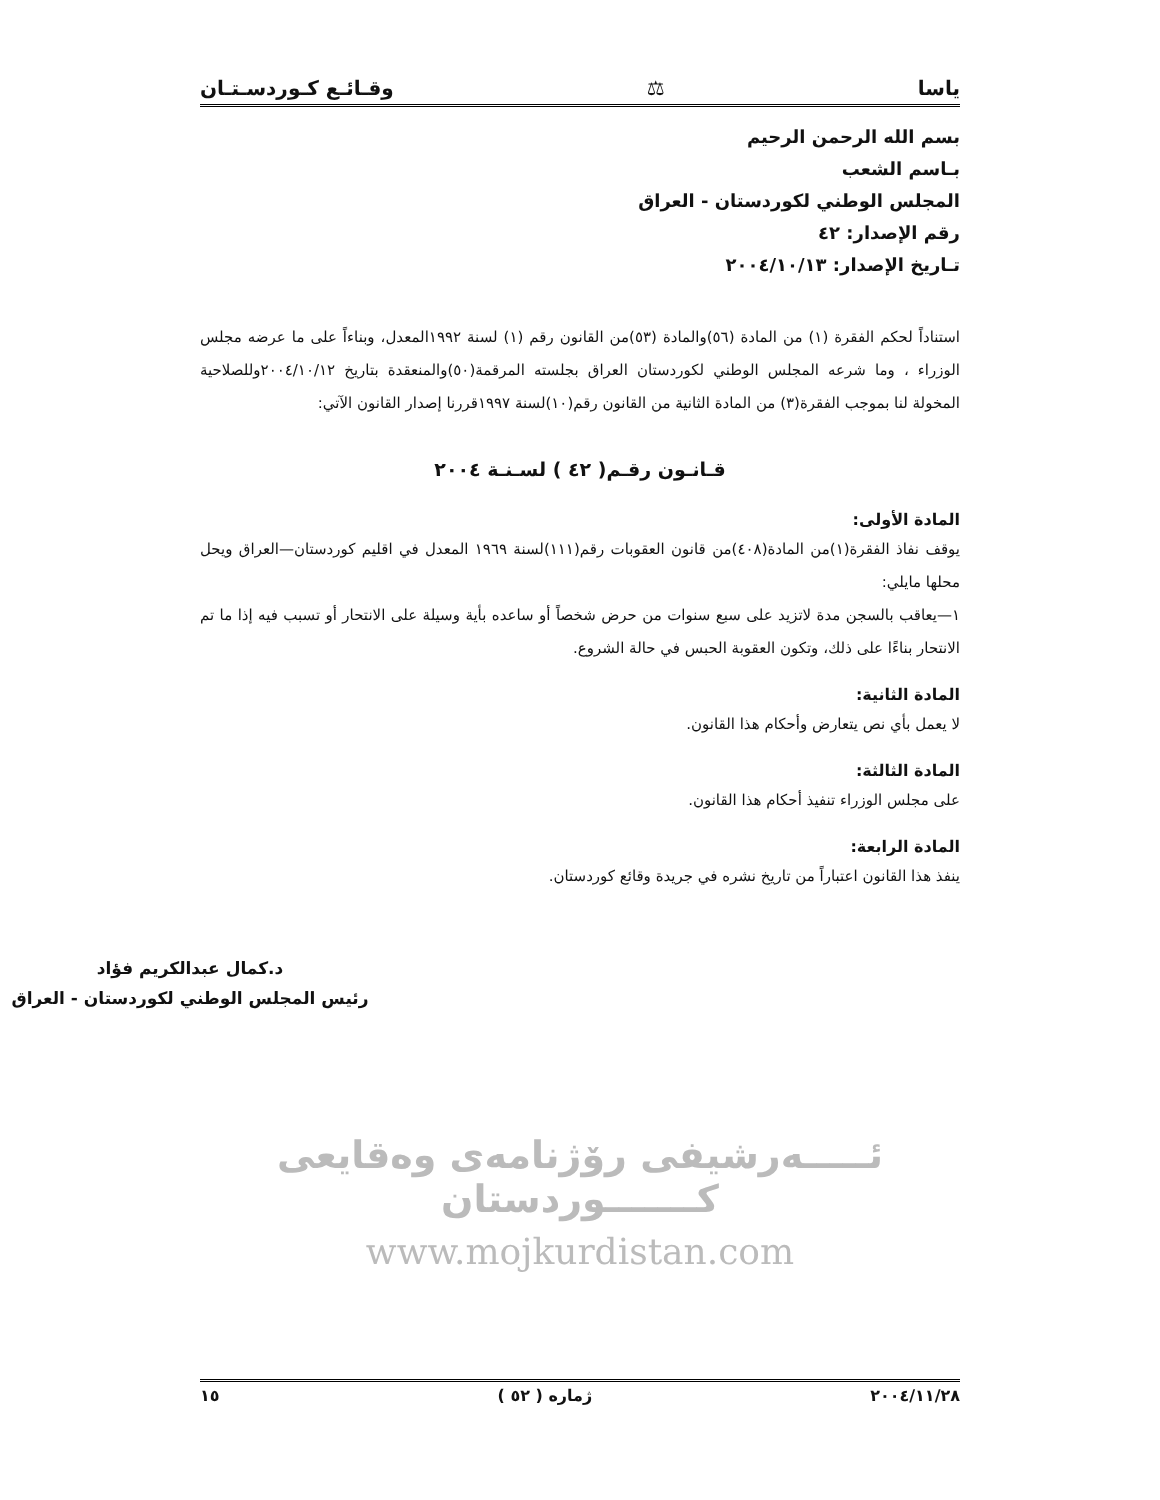ياسا ⚖ وقـائـع كـوردسـتـان
بسم الله الرحمن الرحيم
بـاسم الشعب
المجلس الوطني لكوردستان - العراق
رقم الإصدار: ٤٢
تـاريخ الإصدار: ٢٠٠٤/١٠/١٣
استناداً لحكم الفقرة (١) من المادة (٥٦)والمادة (٥٣)من القانون رقم (١) لسنة ١٩٩٢المعدل، وبناءاً على ما عرضه مجلس الوزراء ، وما شرعه المجلس الوطني لكوردستان العراق بجلسته المرقمة(٥٠)والمنعقدة بتاريخ ٢٠٠٤/١٠/١٢وللصلاحية المخولة لنا بموجب الفقرة(٣) من المادة الثانية من القانون رقم(١٠)لسنة ١٩٩٧قررنا إصدار القانون الآتي:
قـانـون رقـم( ٤٢ ) لسـنـة ٢٠٠٤
المادة الأولى:
يوقف نفاذ الفقرة(١)من المادة(٤٠٨)من قانون العقوبات رقم(١١١)لسنة ١٩٦٩ المعدل في اقليم كوردستان—العراق ويحل محلها مايلي:
١—يعاقب بالسجن مدة لاتزيد على سبع سنوات من حرض شخصاً أو ساعده بأية وسيلة على الانتحار أو تسبب فيه إذا ما تم الانتحار بناءًا على ذلك، وتكون العقوبة الحبس في حالة الشروع.
المادة الثانية:
لا يعمل بأي نص يتعارض وأحكام هذا القانون.
المادة الثالثة:
على مجلس الوزراء تنفيذ أحكام هذا القانون.
المادة الرابعة:
ينفذ هذا القانون اعتباراً من تاريخ نشره في جريدة وقائع كوردستان.
د.كمال عبدالكريم فؤاد
رئيس المجلس الوطني لكوردستان - العراق
ئـــــەرشيفی رۆژنامەی وەقايعی كـــــــوردستان
www.mojkurdistan.com
٢٠٠٤/١١/٢٨ ژماره ( ٥٢ ) ١٥